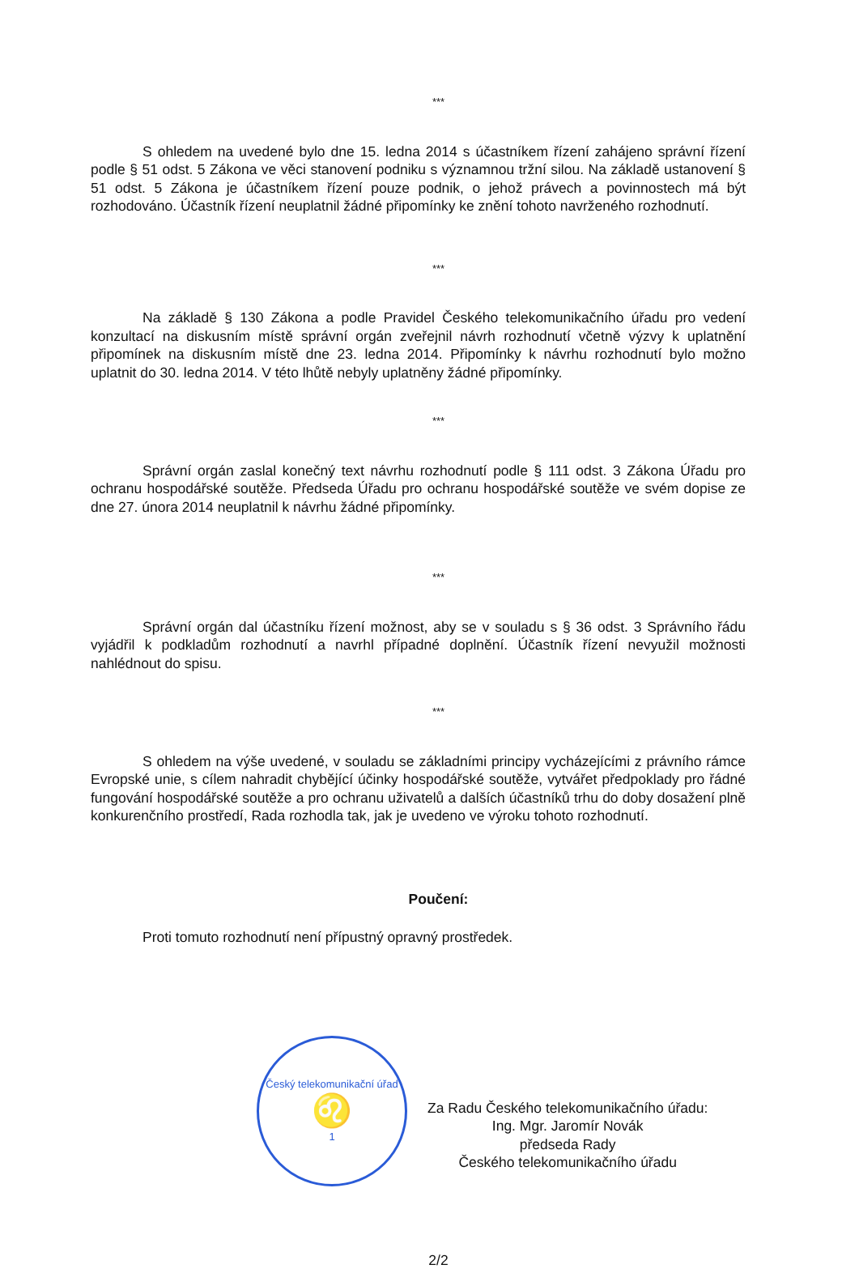***
S ohledem na uvedené bylo dne 15. ledna 2014 s účastníkem řízení zahájeno správní řízení podle § 51 odst. 5 Zákona ve věci stanovení podniku s významnou tržní silou. Na základě ustanovení § 51 odst. 5 Zákona je účastníkem řízení pouze podnik, o jehož právech a povinnostech má být rozhodováno. Účastník řízení neuplatnil žádné připomínky ke znění tohoto navrženého rozhodnutí.
***
Na základě § 130 Zákona a podle Pravidel Českého telekomunikačního úřadu pro vedení konzultací na diskusním místě správní orgán zveřejnil návrh rozhodnutí včetně výzvy k uplatnění připomínek na diskusním místě dne 23. ledna 2014. Připomínky k návrhu rozhodnutí bylo možno uplatnit do 30. ledna 2014. V této lhůtě nebyly uplatněny žádné připomínky.
***
Správní orgán zaslal konečný text návrhu rozhodnutí podle § 111 odst. 3 Zákona Úřadu pro ochranu hospodářské soutěže. Předseda Úřadu pro ochranu hospodářské soutěže ve svém dopise ze dne 27. února 2014 neuplatnil k návrhu žádné připomínky.
***
Správní orgán dal účastníku řízení možnost, aby se v souladu s § 36 odst. 3 Správního řádu vyjádřil k podkladům rozhodnutí a navrhl případné doplnění. Účastník řízení nevyužil možnosti nahlédnout do spisu.
***
S ohledem na výše uvedené, v souladu se základními principy vycházejícími z právního rámce Evropské unie, s cílem nahradit chybějící účinky hospodářské soutěže, vytvářet předpoklady pro řádné fungování hospodářské soutěže a pro ochranu uživatelů a dalších účastníků trhu do doby dosažení plně konkurenčního prostředí, Rada rozhodla tak, jak je uvedeno ve výroku tohoto rozhodnutí.
Poučení:
Proti tomuto rozhodnutí není přípustný opravný prostředek.
Český telekomunikační úřad
♌
1
Za Radu Českého telekomunikačního úřadu:
Ing. Mgr. Jaromír Novák
předseda Rady
Českého telekomunikačního úřadu
2/2